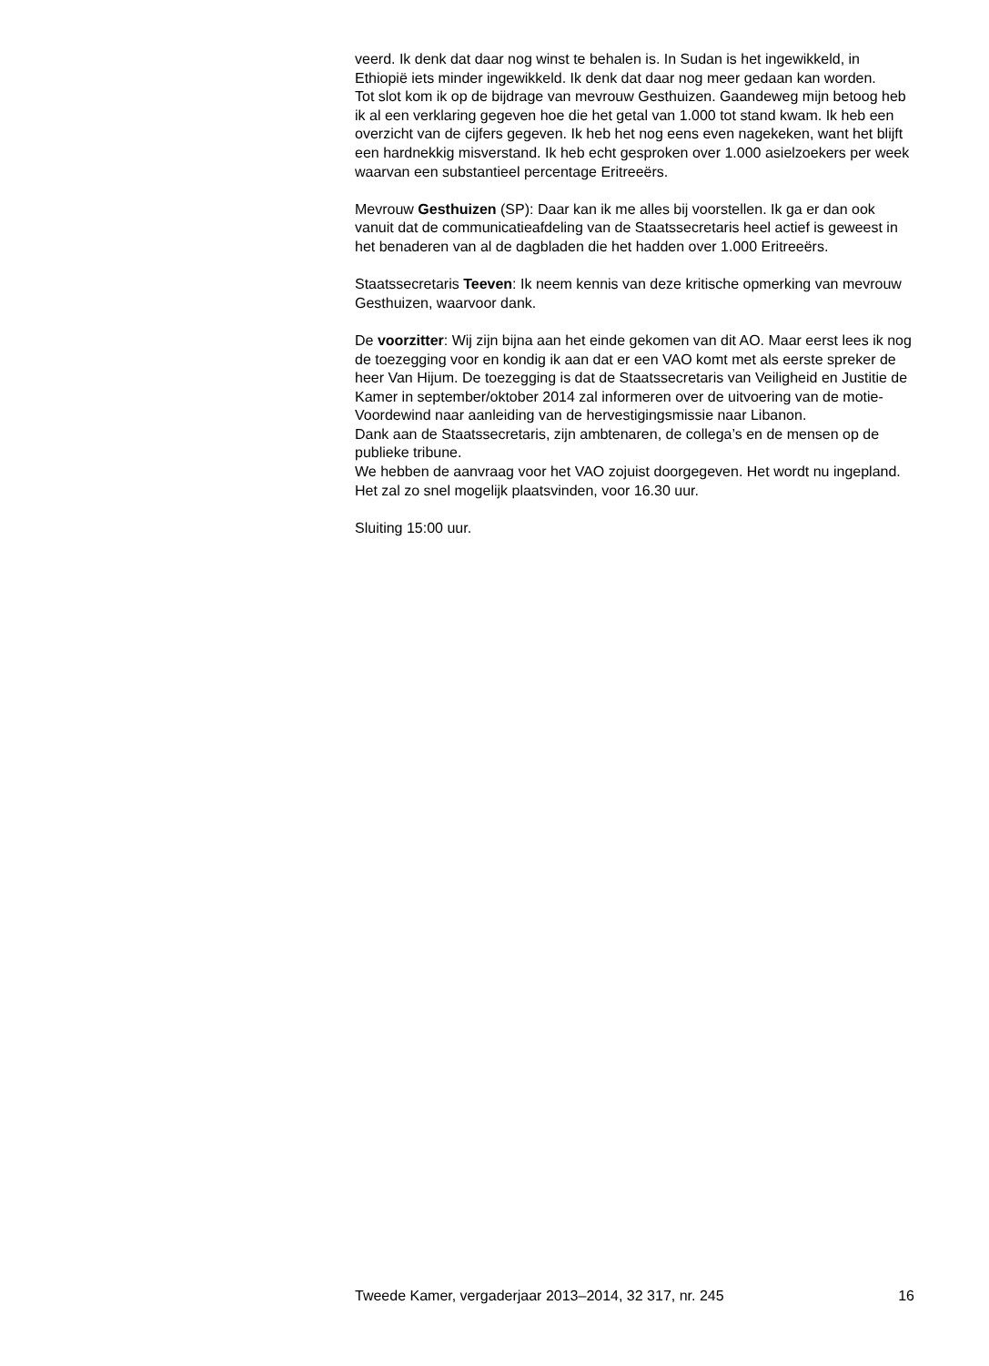veerd. Ik denk dat daar nog winst te behalen is. In Sudan is het ingewikkeld, in Ethiopië iets minder ingewikkeld. Ik denk dat daar nog meer gedaan kan worden.
Tot slot kom ik op de bijdrage van mevrouw Gesthuizen. Gaandeweg mijn betoog heb ik al een verklaring gegeven hoe die het getal van 1.000 tot stand kwam. Ik heb een overzicht van de cijfers gegeven. Ik heb het nog eens even nagekeken, want het blijft een hardnekkig misverstand. Ik heb echt gesproken over 1.000 asielzoekers per week waarvan een substantieel percentage Eritreeërs.
Mevrouw Gesthuizen (SP): Daar kan ik me alles bij voorstellen. Ik ga er dan ook vanuit dat de communicatieafdeling van de Staatssecretaris heel actief is geweest in het benaderen van al de dagbladen die het hadden over 1.000 Eritreeërs.
Staatssecretaris Teeven: Ik neem kennis van deze kritische opmerking van mevrouw Gesthuizen, waarvoor dank.
De voorzitter: Wij zijn bijna aan het einde gekomen van dit AO. Maar eerst lees ik nog de toezegging voor en kondig ik aan dat er een VAO komt met als eerste spreker de heer Van Hijum. De toezegging is dat de Staatssecretaris van Veiligheid en Justitie de Kamer in september/oktober 2014 zal informeren over de uitvoering van de motie-Voordewind naar aanleiding van de hervestigingsmissie naar Libanon.
Dank aan de Staatssecretaris, zijn ambtenaren, de collega’s en de mensen op de publieke tribune.
We hebben de aanvraag voor het VAO zojuist doorgegeven. Het wordt nu ingepland. Het zal zo snel mogelijk plaatsvinden, voor 16.30 uur.
Sluiting 15:00 uur.
Tweede Kamer, vergaderjaar 2013–2014, 32 317, nr. 245 16